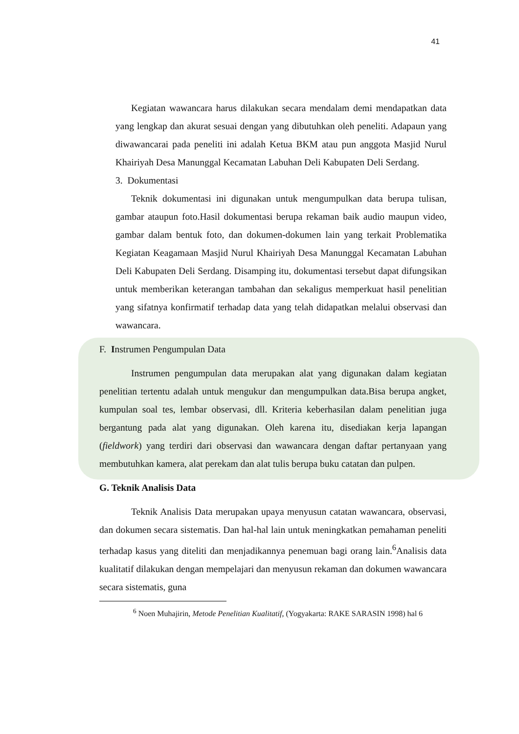41
Kegiatan wawancara harus dilakukan secara mendalam demi mendapatkan data yang lengkap dan akurat sesuai dengan yang dibutuhkan oleh peneliti. Adapaun yang diwawancarai pada peneliti ini adalah Ketua BKM atau pun anggota Masjid Nurul Khairiyah Desa Manunggal Kecamatan Labuhan Deli Kabupaten Deli Serdang.
3. Dokumentasi
Teknik dokumentasi ini digunakan untuk mengumpulkan data berupa tulisan, gambar ataupun foto.Hasil dokumentasi berupa rekaman baik audio maupun video, gambar dalam bentuk foto, dan dokumen-dokumen lain yang terkait Problematika Kegiatan Keagamaan Masjid Nurul Khairiyah Desa Manunggal Kecamatan Labuhan Deli Kabupaten Deli Serdang. Disamping itu, dokumentasi tersebut dapat difungsikan untuk memberikan keterangan tambahan dan sekaligus memperkuat hasil penelitian yang sifatnya konfirmatif terhadap data yang telah didapatkan melalui observasi dan wawancara.
F. Instrumen Pengumpulan Data
Instrumen pengumpulan data merupakan alat yang digunakan dalam kegiatan penelitian tertentu adalah untuk mengukur dan mengumpulkan data.Bisa berupa angket, kumpulan soal tes, lembar observasi, dll. Kriteria keberhasilan dalam penelitian juga bergantung pada alat yang digunakan. Oleh karena itu, disediakan kerja lapangan (fieldwork) yang terdiri dari observasi dan wawancara dengan daftar pertanyaan yang membutuhkan kamera, alat perekam dan alat tulis berupa buku catatan dan pulpen.
G. Teknik Analisis Data
Teknik Analisis Data merupakan upaya menyusun catatan wawancara, observasi, dan dokumen secara sistematis. Dan hal-hal lain untuk meningkatkan pemahaman peneliti terhadap kasus yang diteliti dan menjadikannya penemuan bagi orang lain.<sup>6</sup>Analisis data kualitatif dilakukan dengan mempelajari dan menyusun rekaman dan dokumen wawancara secara sistematis, guna
<sup>6</sup> Noen Muhajirin, Metode Penelitian Kualitatif, (Yogyakarta: RAKE SARASIN 1998) hal 6